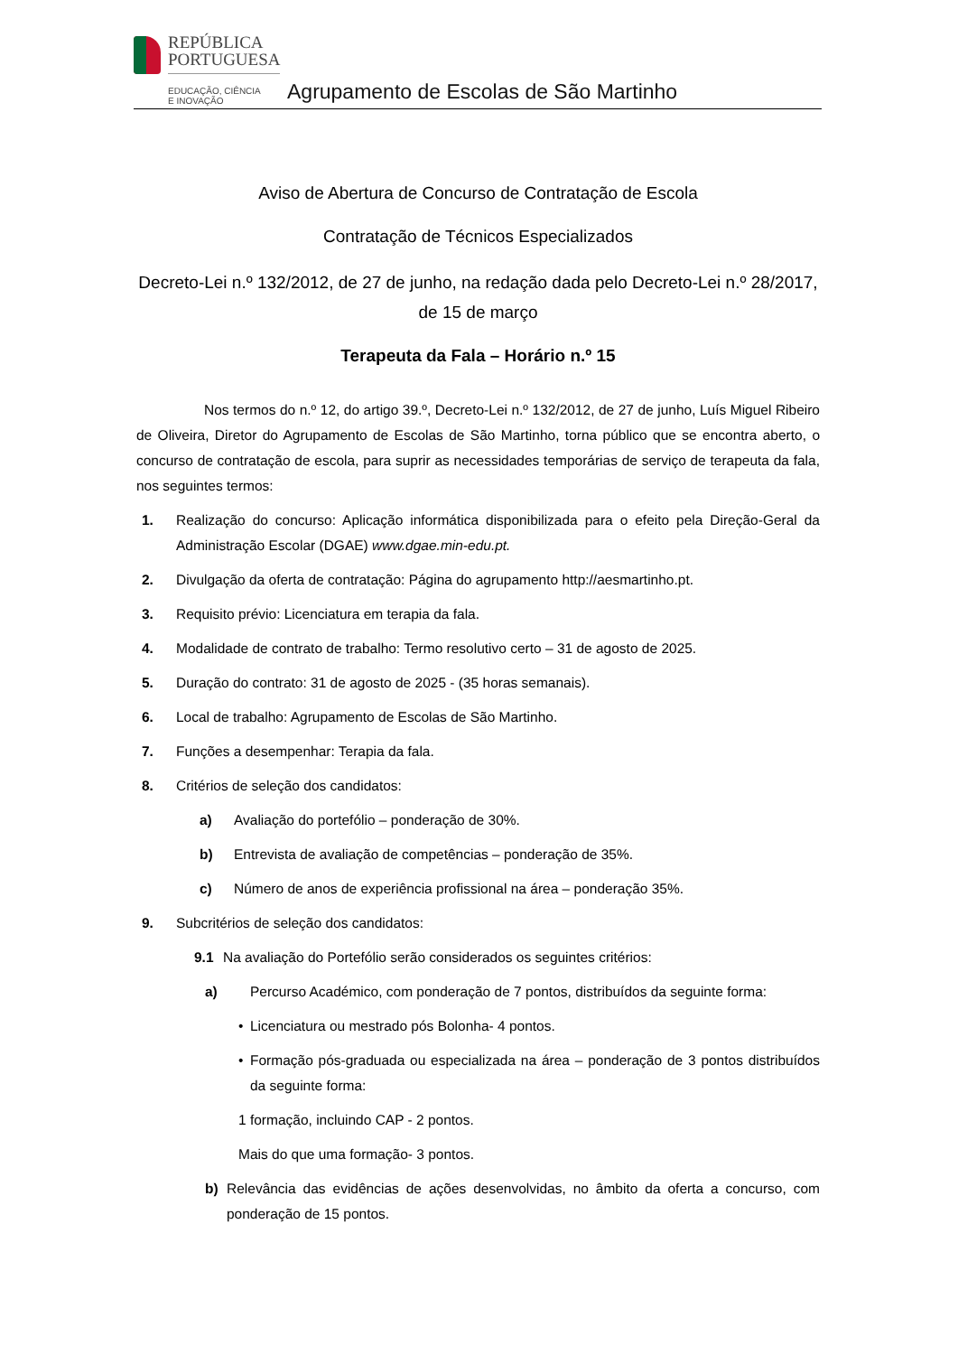REPÚBLICA
PORTUGUESA
EDUCAÇÃO, CIÊNCIA
E INOVAÇÃO
Agrupamento de Escolas de São Martinho
Aviso de Abertura de Concurso de Contratação de Escola
Contratação de Técnicos Especializados
Decreto-Lei n.º 132/2012, de 27 de junho, na redação dada pelo Decreto-Lei n.º 28/2017, de 15 de março
Terapeuta da Fala – Horário n.º 15
Nos termos do n.º 12, do artigo 39.º, Decreto-Lei n.º 132/2012, de 27 de junho, Luís Miguel Ribeiro de Oliveira, Diretor do Agrupamento de Escolas de São Martinho, torna público que se encontra aberto, o concurso de contratação de escola, para suprir as necessidades temporárias de serviço de terapeuta da fala, nos seguintes termos:
1. Realização do concurso: Aplicação informática disponibilizada para o efeito pela Direção-Geral da Administração Escolar (DGAE) www.dgae.min-edu.pt.
2. Divulgação da oferta de contratação: Página do agrupamento http://aesmartinho.pt.
3. Requisito prévio: Licenciatura em terapia da fala.
4. Modalidade de contrato de trabalho: Termo resolutivo certo – 31 de agosto de 2025.
5. Duração do contrato: 31 de agosto de 2025 - (35 horas semanais).
6. Local de trabalho: Agrupamento de Escolas de São Martinho.
7. Funções a desempenhar: Terapia da fala.
8. Critérios de seleção dos candidatos:
a) Avaliação do portefólio – ponderação de 30%.
b) Entrevista de avaliação de competências – ponderação de 35%.
c) Número de anos de experiência profissional na área – ponderação 35%.
9. Subcritérios de seleção dos candidatos:
9.1 Na avaliação do Portefólio serão considerados os seguintes critérios:
a) Percurso Académico, com ponderação de 7 pontos, distribuídos da seguinte forma:
• Licenciatura ou mestrado pós Bolonha- 4 pontos.
• Formação pós-graduada ou especializada na área – ponderação de 3 pontos distribuídos da seguinte forma:
1 formação, incluindo CAP - 2 pontos.
Mais do que uma formação- 3 pontos.
b) Relevância das evidências de ações desenvolvidas, no âmbito da oferta a concurso, com ponderação de 15 pontos.